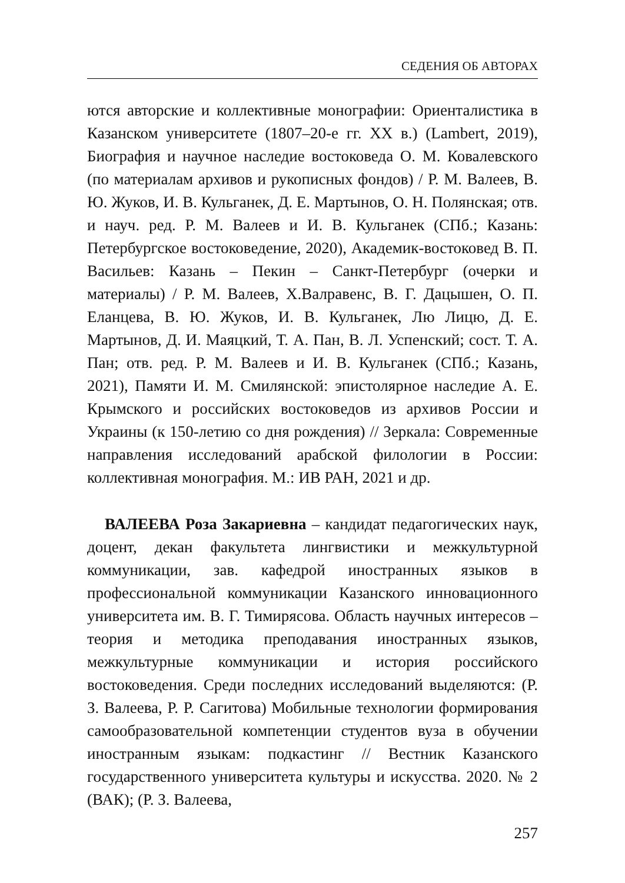СЕДЕНИЯ ОБ АВТОРАХ
ются авторские и коллективные монографии: Ориенталистика в Казанском университете (1807–20-е гг. XX в.) (Lambert, 2019), Биография и научное наследие востоковеда О. М. Ковалевского (по материалам архивов и рукописных фондов) / Р. М. Валеев, В. Ю. Жуков, И. В. Кульганек, Д. Е. Мартынов, О. Н. Полянская; отв. и науч. ред. Р. М. Валеев и И. В. Кульганек (СПб.; Казань: Петербургское востоковедение, 2020), Академик-востоковед В. П. Васильев: Казань – Пекин – Санкт-Петербург (очерки и материалы) / Р. М. Валеев, Х.Валравенс, В. Г. Дацышен, О. П. Еланцева, В. Ю. Жуков, И. В. Кульганек, Лю Лицю, Д. Е. Мартынов, Д. И. Маяцкий, Т. А. Пан, В. Л. Успенский; сост. Т. А. Пан; отв. ред. Р. М. Валеев и И. В. Кульганек (СПб.; Казань, 2021), Памяти И. М. Смилянской: эпистолярное наследие А. Е. Крымского и российских востоковедов из архивов России и Украины (к 150-летию со дня рождения) // Зеркала: Современные направления исследований арабской филологии в России: коллективная монография. М.: ИВ РАН, 2021 и др.
ВАЛЕЕВА Роза Закариевна – кандидат педагогических наук, доцент, декан факультета лингвистики и межкультурной коммуникации, зав. кафедрой иностранных языков в профессиональной коммуникации Казанского инновационного университета им. В. Г. Тимирясова. Область научных интересов – теория и методика преподавания иностранных языков, межкультурные коммуникации и история российского востоковедения. Среди последних исследований выделяются: (Р. З. Валеева, Р. Р. Сагитова) Мобильные технологии формирования самообразовательной компетенции студентов вуза в обучении иностранным языкам: подкастинг // Вестник Казанского государственного университета культуры и искусства. 2020. № 2 (ВАК); (Р. З. Валеева,
257